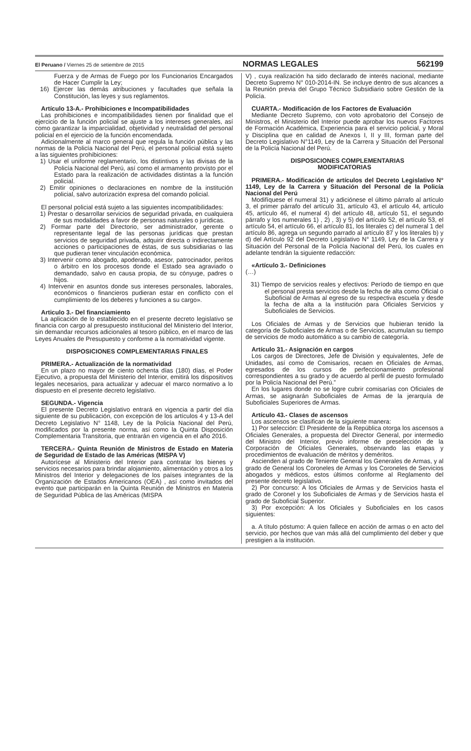El Peruano / Viernes 25 de setiembre de 2015 NORMAS LEGALES 562199
Fuerza y de Armas de Fuego por los Funcionarios Encargados de Hacer Cumplir la Ley;
16) Ejercer las demás atribuciones y facultades que señala la Constitución, las leyes y sus reglamentos.
Artículo 13-A.- Prohibiciones e Incompatibilidades
Las prohibiciones e incompatibilidades tienen por finalidad que el ejercicio de la función policial se ajuste a los intereses generales, así como garantizar la imparcialidad, objetividad y neutralidad del personal policial en el ejercicio de la función encomendada.
Adicionalmente al marco general que regula la función pública y las normas de la Policía Nacional del Perú, el personal policial está sujeto a las siguientes prohibiciones:
1) Usar el uniforme reglamentario, los distintivos y las divisas de la Policía Nacional del Perú, así como el armamento provisto por el Estado para la realización de actividades distintas a la función policial.
2) Emitir opiniones o declaraciones en nombre de la institución policial, salvo autorización expresa del comando policial.
El personal policial está sujeto a las siguientes incompatibilidades:
1) Prestar o desarrollar servicios de seguridad privada, en cualquiera de sus modalidades a favor de personas naturales o jurídicas.
2) Formar parte del Directorio, ser administrador, gerente o representante legal de las personas jurídicas que prestan servicios de seguridad privada, adquirir directa o indirectamente acciones o participaciones de éstas, de sus subsidiarias o las que pudieran tener vinculación económica.
3) Intervenir como abogado, apoderado, asesor, patrocinador, peritos o árbitro en los procesos donde el Estado sea agraviado o demandado, salvo en causa propia, de su cónyuge, padres o hijos.
4) Intervenir en asuntos donde sus intereses personales, laborales, económicos o financieros pudieran estar en conflicto con el cumplimiento de los deberes y funciones a su cargo».
Articulo 3.- Del financiamiento
La aplicación de lo establecido en el presente decreto legislativo se financia con cargo al presupuesto institucional del Ministerio del Interior, sin demandar recursos adicionales al tesoro público, en el marco de las Leyes Anuales de Presupuesto y conforme a la normatividad vigente.
DISPOSICIONES COMPLEMENTARIAS FINALES
PRIMERA.- Actualización de la normatividad
En un plazo no mayor de ciento ochenta días (180) días, el Poder Ejecutivo, a propuesta del Ministerio del Interior, emitirá los dispositivos legales necesarios, para actualizar y adecuar el marco normativo a lo dispuesto en el presente decreto legislativo.
SEGUNDA.- Vigencia
El presente Decreto Legislativo entrará en vigencia a partir del día siguiente de su publicación, con excepción de los artículos 4 y 13-A del Decreto Legislativo N° 1148, Ley de la Policía Nacional del Perú, modificados por la presente norma, así como la Quinta Disposición Complementaria Transitoria, que entrarán en vigencia en el año 2016.
TERCERA.- Quinta Reunión de Ministros de Estado en Materia de Seguridad de Estado de las Américas (MISPA V)
Autorícese al Ministerio del Interior para contratar los bienes y servicios necesarios para brindar alojamiento, alimentación y otros a los Ministros del Interior y delegaciones de los países integrantes de la Organización de Estados Americanos (OEA) , así como invitados del evento que participarán en la Quinta Reunión de Ministros en Materia de Seguridad Pública de las Américas (MISPA
V) , cuya realización ha sido declarado de interés nacional, mediante Decreto Supremo N° 010-2014-IN. Se incluye dentro de sus alcances a la Reunión previa del Grupo Técnico Subsidiario sobre Gestión de la Policía.
CUARTA.- Modificación de los Factores de Evaluación
Mediante Decreto Supremo, con voto aprobatorio del Consejo de Ministros, el Ministerio del Interior puede aprobar los nuevos Factores de Formación Académica, Experiencia para el servicio policial, y Moral y Disciplina que en calidad de Anexos I, II y III, forman parte del Decreto Legislativo N°1149, Ley de la Carrera y Situación del Personal de la Policía Nacional del Perú.
DISPOSICIONES COMPLEMENTARIAS
MODIFICATORIAS
PRIMERA.- Modificación de artículos del Decreto Legislativo N° 1149, Ley de la Carrera y Situación del Personal de la Policía Nacional del Perú
Modifíquese el numeral 31) y adiciónese el último párrafo al artículo 3, el primer párrafo del artículo 31, artículo 43, el artículo 44, artículo 45, artículo 46, el numeral 4) del artículo 48, artículo 51, el segundo párrafo y los numerales 1) , 2) , 3) y 5) del artículo 52, el artículo 53, el artículo 54, el artículo 66, el artículo 81, los literales c) del numeral 1 del artículo 86, agrega un segundo parrado al artículo 87 y los literales b) y d) del Artículo 92 del Decreto Legislativo N° 1149, Ley de la Carrera y Situación del Personal de la Policía Nacional del Perú, los cuales en adelante tendrán la siguiente redacción:
«Artículo 3.- Definiciones
(…)
31) Tiempo de servicios reales y efectivos: Período de tiempo en que el personal presta servicios desde la fecha de alta como Oficial o Suboficial de Armas al egreso de su respectiva escuela y desde la fecha de alta a la institución para Oficiales Servicios y Suboficiales de Servicios.
Los Oficiales de Armas y de Servicios que hubieran tenido la categoría de Suboficiales de Armas o de Servicios, acumulan su tiempo de servicios de modo automático a su cambio de categoría.
Artículo 31.- Asignación en cargos
Los cargos de Directores, Jefe de División y equivalentes, Jefe de Unidades, así como de Comisarios, recaen en Oficiales de Armas, egresados de los cursos de perfeccionamiento profesional correspondientes a su grado y de acuerdo al perfil de puesto formulado por la Policía Nacional del Perú.”
En los lugares donde no se logre cubrir comisarías con Oficiales de Armas, se asignarán Suboficiales de Armas de la jerarquía de Suboficiales Superiores de Armas.
Artículo 43.- Clases de ascensos
Los ascensos se clasifican de la siguiente manera:
1) Por selección: El Presidente de la República otorga los ascensos a Oficiales Generales, a propuesta del Director General, por intermedio del Ministro del Interior, previo informe de preselección de la Corporación de Oficiales Generales, observando las etapas y procedimientos de evaluación de méritos y deméritos.
Ascienden al grado de Teniente General los Generales de Armas, y al grado de General los Coroneles de Armas y los Coroneles de Servicios abogados y médicos, estos últimos conforme al Reglamento del presente decreto legislativo.
2) Por concurso: A los Oficiales de Armas y de Servicios hasta el grado de Coronel y los Suboficiales de Armas y de Servicios hasta el grado de Suboficial Superior.
3) Por excepción: A los Oficiales y Suboficiales en los casos siguientes:
a. A título póstumo: A quien fallece en acción de armas o en acto del servicio, por hechos que van más allá del cumplimiento del deber y que prestigien a la institución.